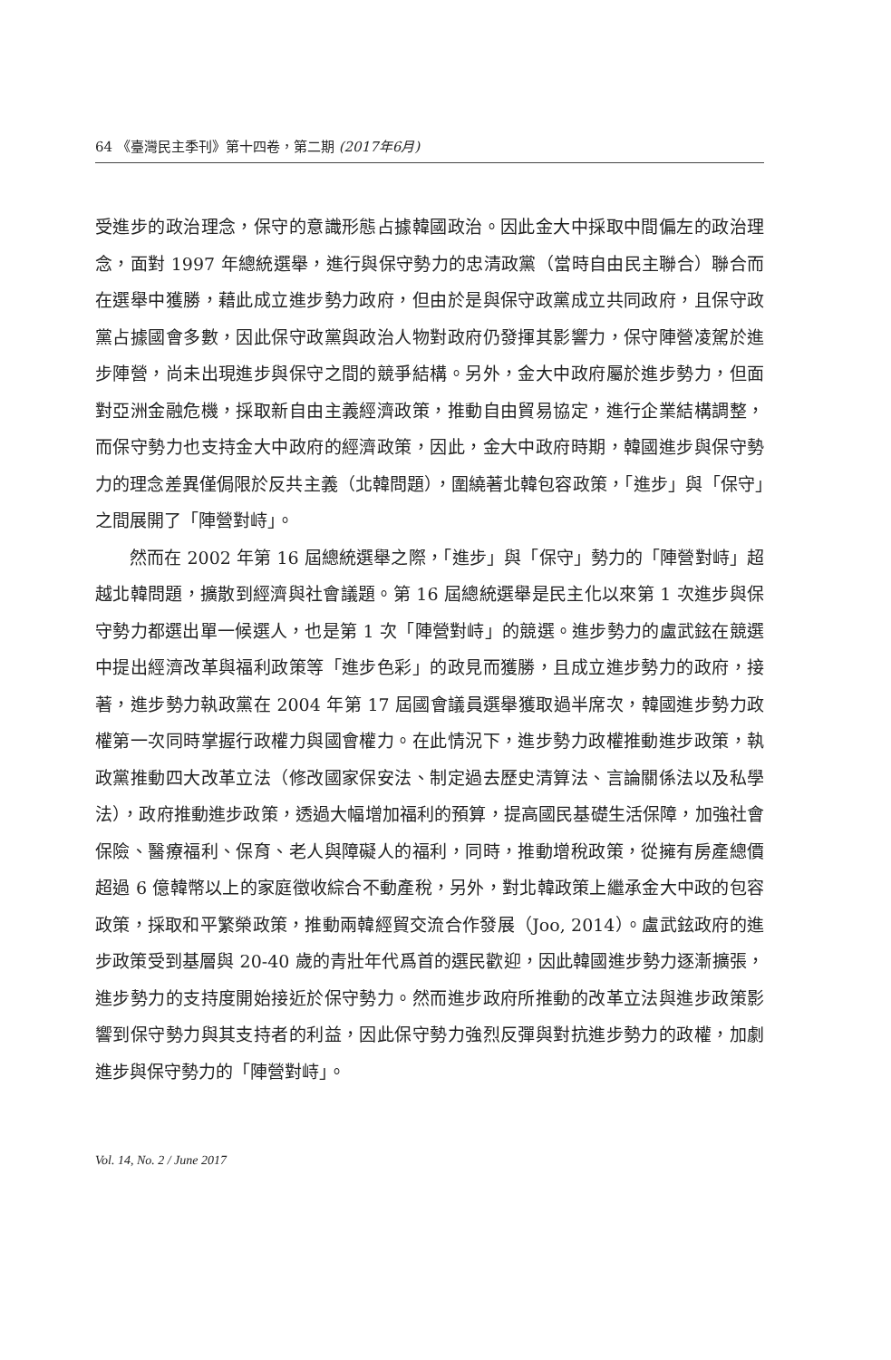64 《臺灣民主季刊》第十四卷，第二期 (2017年6月)
受進步的政治理念，保守的意識形態占據韓國政治。因此金大中採取中間偏左的政治理念，面對 1997 年總統選舉，進行與保守勢力的忠清政黨（當時自由民主聯合）聯合而在選舉中獲勝，藉此成立進步勢力政府，但由於是與保守政黨成立共同政府，且保守政黨占據國會多數，因此保守政黨與政治人物對政府仍發揮其影響力，保守陣營凌駕於進步陣營，尚未出現進步與保守之間的競爭結構。另外，金大中政府屬於進步勢力，但面對亞洲金融危機，採取新自由主義經濟政策，推動自由貿易協定，進行企業結構調整，而保守勢力也支持金大中政府的經濟政策，因此，金大中政府時期，韓國進步與保守勢力的理念差異僅侷限於反共主義（北韓問題），圍繞著北韓包容政策，「進步」與「保守」之間展開了「陣營對峙」。
然而在 2002 年第 16 屆總統選舉之際，「進步」與「保守」勢力的「陣營對峙」超越北韓問題，擴散到經濟與社會議題。第 16 屆總統選舉是民主化以來第 1 次進步與保守勢力都選出單一候選人，也是第 1 次「陣營對峙」的競選。進步勢力的盧武鉉在競選中提出經濟改革與福利政策等「進步色彩」的政見而獲勝，且成立進步勢力的政府，接著，進步勢力執政黨在 2004 年第 17 屆國會議員選舉獲取過半席次，韓國進步勢力政權第一次同時掌握行政權力與國會權力。在此情況下，進步勢力政權推動進步政策，執政黨推動四大改革立法（修改國家保安法、制定過去歷史清算法、言論關係法以及私學法），政府推動進步政策，透過大幅增加福利的預算，提高國民基礎生活保障，加強社會保險、醫療福利、保育、老人與障礙人的福利，同時，推動增稅政策，從擁有房產總價超過 6 億韓幣以上的家庭徵收綜合不動產稅，另外，對北韓政策上繼承金大中政的包容政策，採取和平繁榮政策，推動兩韓經貿交流合作發展（Joo, 2014）。盧武鉉政府的進步政策受到基層與 20-40 歲的青壯年代爲首的選民歡迎，因此韓國進步勢力逐漸擴張，進步勢力的支持度開始接近於保守勢力。然而進步政府所推動的改革立法與進步政策影響到保守勢力與其支持者的利益，因此保守勢力強烈反彈與對抗進步勢力的政權，加劇進步與保守勢力的「陣營對峙」。
Vol. 14, No. 2 / June 2017